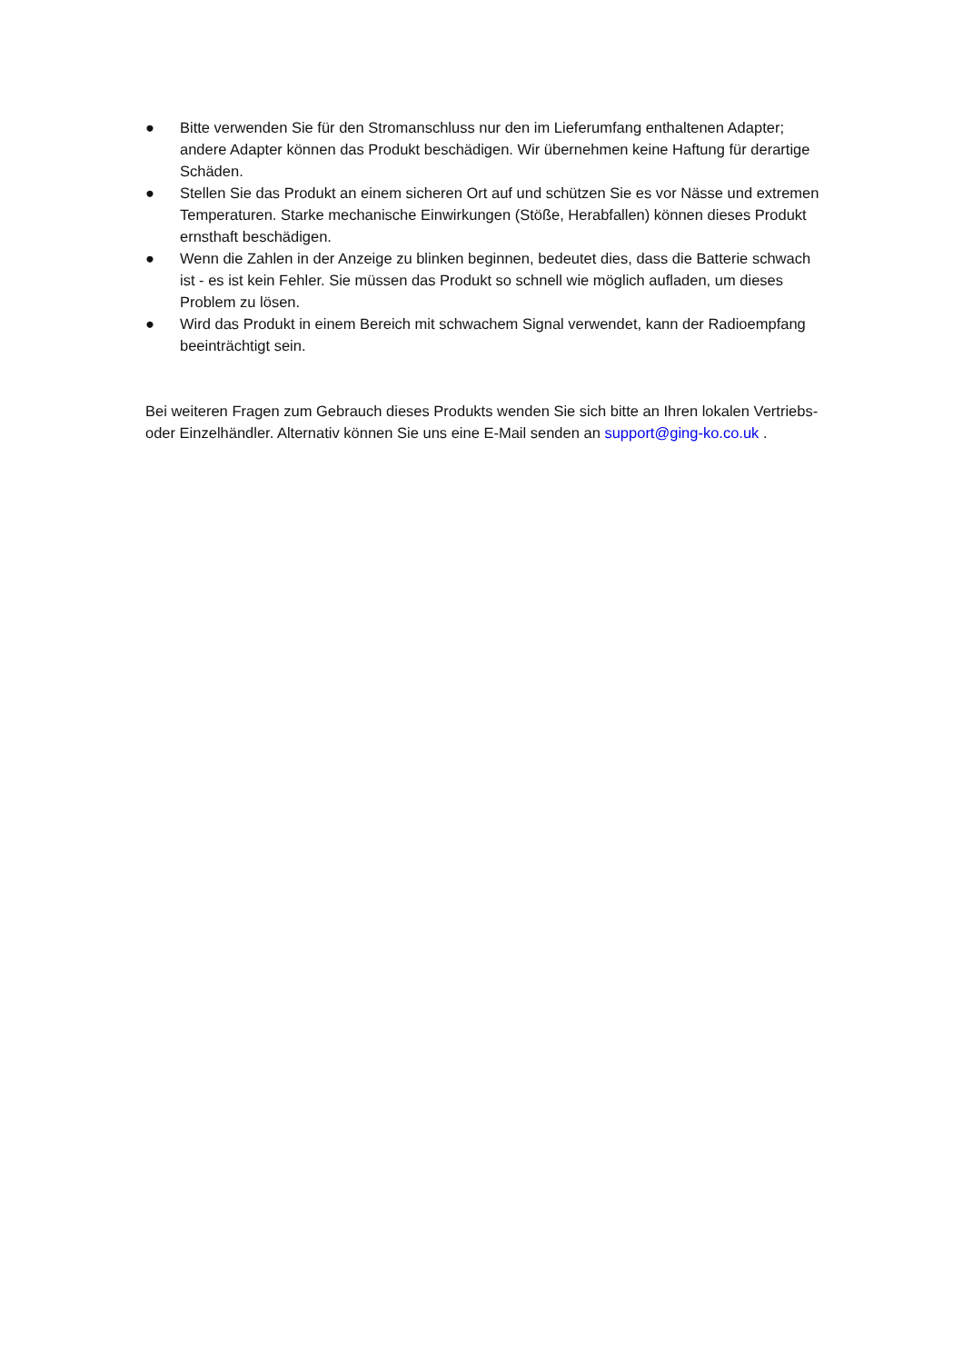● Bitte verwenden Sie für den Stromanschluss nur den im Lieferumfang enthaltenen Adapter; andere Adapter können das Produkt beschädigen. Wir übernehmen keine Haftung für derartige Schäden.
● Stellen Sie das Produkt an einem sicheren Ort auf und schützen Sie es vor Nässe und extremen Temperaturen. Starke mechanische Einwirkungen (Stöße, Herabfallen) können dieses Produkt ernsthaft beschädigen.
● Wenn die Zahlen in der Anzeige zu blinken beginnen, bedeutet dies, dass die Batterie schwach ist - es ist kein Fehler. Sie müssen das Produkt so schnell wie möglich aufladen, um dieses Problem zu lösen.
● Wird das Produkt in einem Bereich mit schwachem Signal verwendet, kann der Radioempfang beeinträchtigt sein.
Bei weiteren Fragen zum Gebrauch dieses Produkts wenden Sie sich bitte an Ihren lokalen Vertriebs- oder Einzelhändler. Alternativ können Sie uns eine E-Mail senden an support@ging-ko.co.uk .